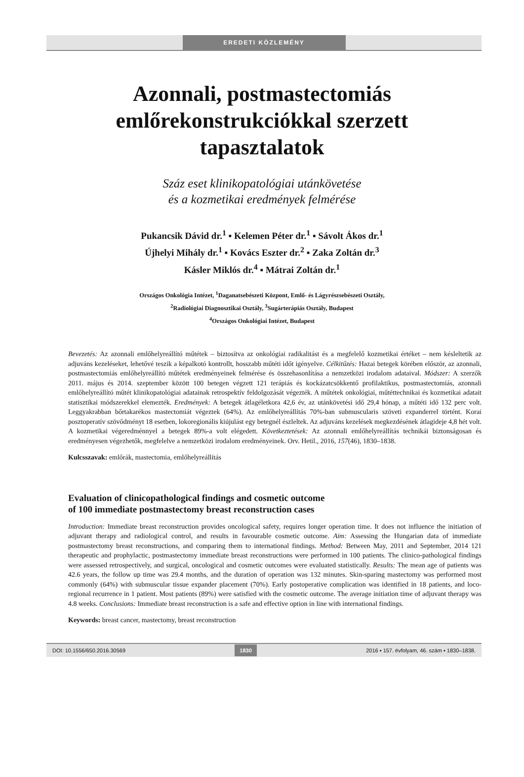EREDETI KÖZLEMÉNY
Azonnali, postmastectomiás
emlőrekonstrukciókkal szerzett
tapasztalatok
Száz eset klinikopatológiai utánkövetése
és a kozmetikai eredmények felmérése
Pukancsik Dávid dr.<sup>1</sup> ▪ Kelemen Péter dr.<sup>1</sup> ▪ Sávolt Ákos dr.<sup>1</sup>
Újhelyi Mihály dr.<sup>1</sup> ▪ Kovács Eszter dr.<sup>2</sup> ▪ Zaka Zoltán dr.<sup>3</sup>
Kásler Miklós dr.<sup>4</sup> ▪ Mátrai Zoltán dr.<sup>1</sup>
Országos Onkológia Intézet, <sup>1</sup>Daganatsebészeti Központ, Emlő- és Lágyrészsebészeti Osztály,
<sup>2</sup> Radiológiai Diagnosztikai Osztály, <sup>3</sup>Sugárterápiás Osztály, Budapest
<sup>4</sup> Országos Onkológiai Intézet, Budapest
Bevezetés: Az azonnali emlőhelyreállító műtétek – biztosítva az onkológiai radikalitást és a megfelelő kozmetikai értéket – nem késleltetik az adjuváns kezeléseket, lehetővé teszik a képalkotó kontrollt, hosszabb műtéti időt igényelve. Célkitűzés: Hazai betegek körében először, az azonnali, postmastectomiás emlőhelyreállító műtétek eredményeinek felmérése és összehasonlítása a nemzetközi irodalom adataival. Módszer: A szerzők 2011. május és 2014. szeptember között 100 betegen végzett 121 terápiás és kockázatcsökkentő profilaktikus, postmastectomiás, azonnali emlőhelyreállító műtét klinikopatológiai adatainak retrospektív feldolgozását végezték. A műtétek onkológiai, műtéttechnikai és kozmetikai adatait statisztikai módszerekkel elemezték. Eredmények: A betegek átlagéletkora 42,6 év, az utánkövetési idő 29,4 hónap, a műtéti idő 132 perc volt. Leggyakrabban bőrtakarékos mastectomiát végeztek (64%). Az emlőhelyreállítás 70%-ban submuscularis szöveti expanderrel történt. Korai posztoperatív szövődményt 18 esetben, lokoregionális kiújulást egy betegnél észleltek. Az adjuváns kezelések megkezdésének átlagideje 4,8 hét volt. A kozmetikai végeredménnyel a betegek 89%-a volt elégedett. Következtetések: Az azonnali emlőhelyreállítás technikái biztonságosan és eredményesen végezhetők, megfelelve a nemzetközi irodalom eredményeinek. Orv. Hetil., 2016, 157(46), 1830–1838.
Kulcsszavak: emlőrák, mastectomia, emlőhelyreállítás
Evaluation of clinicopathological findings and cosmetic outcome
of 100 immediate postmastectomy breast reconstruction cases
Introduction: Immediate breast reconstruction provides oncological safety, requires longer operation time. It does not influence the initiation of adjuvant therapy and radiological control, and results in favourable cosmetic outcome. Aim: Assessing the Hungarian data of immediate postmastectomy breast reconstructions, and comparing them to international findings. Method: Between May, 2011 and September, 2014 121 therapeutic and prophylactic, postmastectomy immediate breast reconstructions were performed in 100 patients. The clinico-pathological findings were assessed retrospectively, and surgical, oncological and cosmetic outcomes were evaluated statistically. Results: The mean age of patients was 42.6 years, the follow up time was 29.4 months, and the duration of operation was 132 minutes. Skin-sparing mastectomy was performed most commonly (64%) with submuscular tissue expander placement (70%). Early postoperative complication was identified in 18 patients, and loco-regional recurrence in 1 patient. Most patients (89%) were satisfied with the cosmetic outcome. The average initiation time of adjuvant therapy was 4.8 weeks. Conclusions: Immediate breast reconstruction is a safe and effective option in line with international findings.
Keywords: breast cancer, mastectomy, breast reconstruction
DOI: 10.1556/650.2016.30569 1830 2016 ▪ 157. évfolyam, 46. szám ▪ 1830–1838.